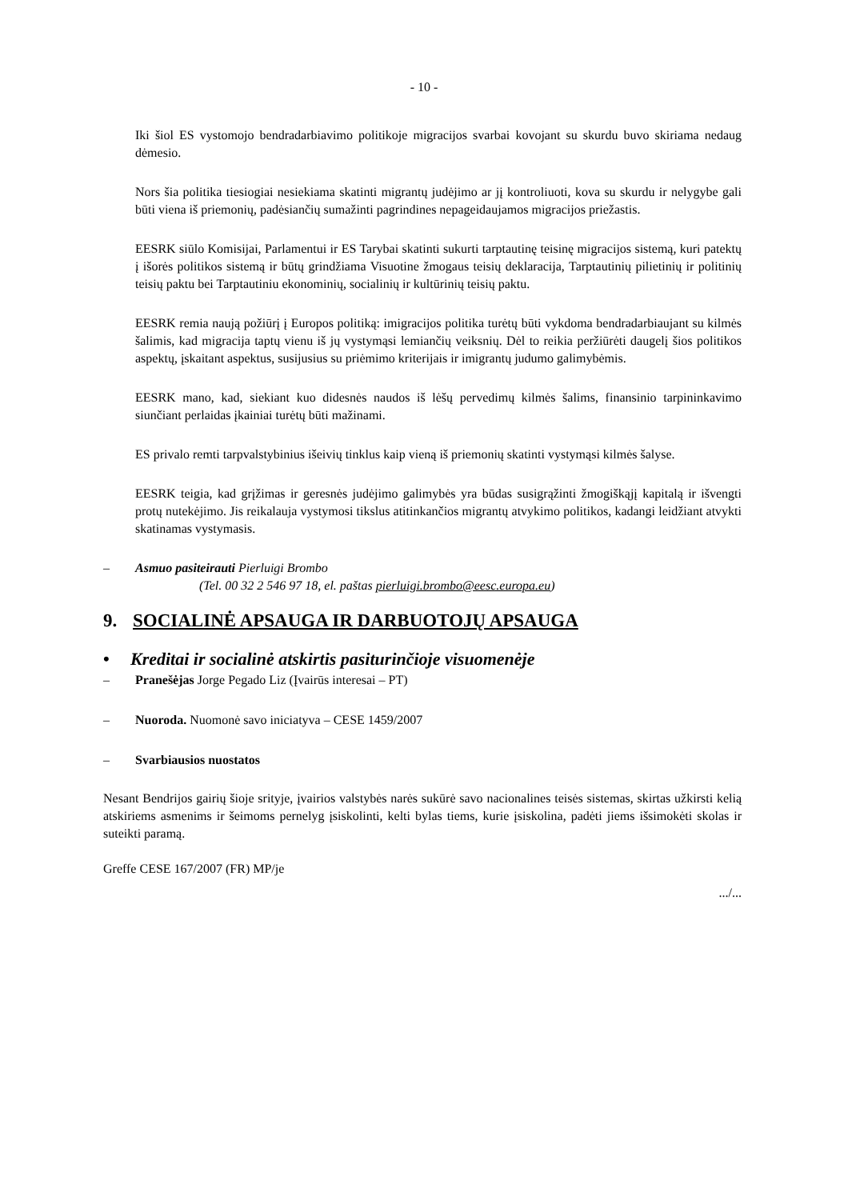- 10 -
Iki šiol ES vystomojo bendradarbiavimo politikoje migracijos svarbai kovojant su skurdu buvo skiriama nedaug dėmesio.
Nors šia politika tiesiogiai nesiekiama skatinti migrantų judėjimo ar jį kontroliuoti, kova su skurdu ir nelygybe gali būti viena iš priemonių, padėsiančių sumažinti pagrindines nepageidaujamos migracijos priežastis.
EESRK siūlo Komisijai, Parlamentui ir ES Tarybai skatinti sukurti tarptautinę teisinę migracijos sistemą, kuri patektų į išorės politikos sistemą ir būtų grindžiama Visuotine žmogaus teisių deklaracija, Tarptautinių pilietinių ir politinių teisių paktu bei Tarptautiniu ekonominių, socialinių ir kultūrinių teisių paktu.
EESRK remia naują požiūrį į Europos politiką: imigracijos politika turėtų būti vykdoma bendradarbiaujant su kilmės šalimis, kad migracija taptų vienu iš jų vystymąsi lemiančių veiksnių. Dėl to reikia peržiūrėti daugelį šios politikos aspektų, įskaitant aspektus, susijusius su priėmimo kriterijais ir imigrantų judumo galimybėmis.
EESRK mano, kad, siekiant kuo didesnės naudos iš lėšų pervedimų kilmės šalims, finansinio tarpininkavimo siunčiant perlaidas įkainiai turėtų būti mažinami.
ES privalo remti tarpvalstybinius išeivių tinklus kaip vieną iš priemonių skatinti vystymąsi kilmės šalyse.
EESRK teigia, kad grįžimas ir geresnės judėjimo galimybės yra būdas susigrąžinti žmogiškąjį kapitalą ir išvengti protų nutekėjimo. Jis reikalauja vystymosi tikslus atitinkančios migrantų atvykimo politikos, kadangi leidžiant atvykti skatinamas vystymasis.
– Asmuo pasiteirauti Pierluigi Brombo
(Tel. 00 32 2 546 97 18, el. paštas pierluigi.brombo@eesc.europa.eu)
9. SOCIALINĖ APSAUGA IR DARBUOTOJŲ APSAUGA
• Kreditai ir socialinė atskirtis pasiturinčioje visuomenėje
– Pranešėjas Jorge Pegado Liz (Įvairūs interesai – PT)
– Nuoroda. Nuomonė savo iniciatyva – CESE 1459/2007
– Svarbiausios nuostatos
Nesant Bendrijos gairių šioje srityje, įvairios valstybės narės sukūrė savo nacionalines teisės sistemas, skirtas užkirsti kelią atskiriems asmenims ir šeimoms pernelyg įsiskolinti, kelti bylas tiems, kurie įsiskolina, padėti jiems išsimokėti skolas ir suteikti paramą.
Greffe CESE 167/2007 (FR) MP/je
.../...